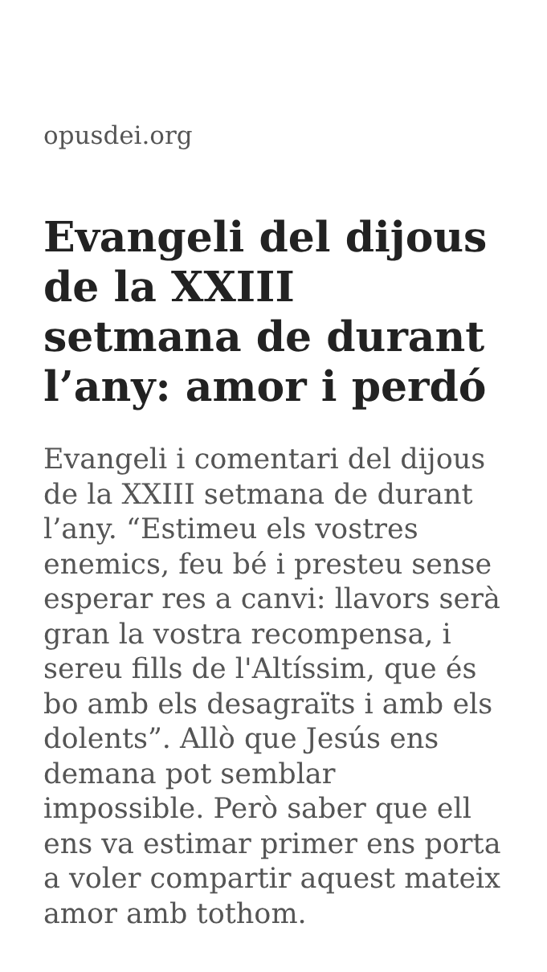opusdei.org
Evangeli del dijous de la XXIII setmana de durant l’any: amor i perdó
Evangeli i comentari del dijous de la XXIII setmana de durant l’any. “Estimeu els vostres enemics, feu bé i presteu sense esperar res a canvi: llavors serà gran la vostra recompensa, i sereu fills de l'Altíssim, que és bo amb els desagraïts i amb els dolents”. Allò que Jesús ens demana pot semblar impossible. Però saber que ell ens va estimar primer ens porta a voler compartir aquest mateix amor amb tothom.